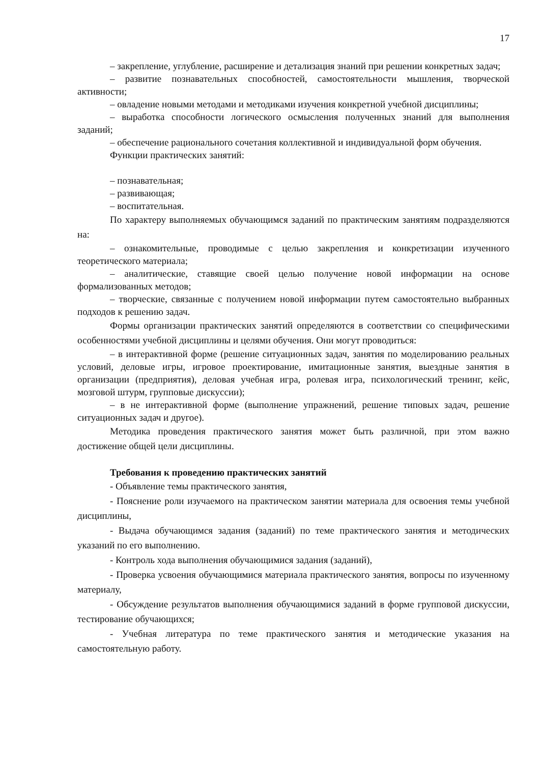17
– закрепление, углубление, расширение и детализация знаний при решении конкретных задач;
– развитие познавательных способностей, самостоятельности мышления, творческой активности;
– овладение новыми методами и методиками изучения конкретной учебной дисциплины;
– выработка способности логического осмысления полученных знаний для выполнения заданий;
– обеспечение рационального сочетания коллективной и индивидуальной форм обучения.
Функции практических занятий:
– познавательная;
– развивающая;
– воспитательная.
По характеру выполняемых обучающимся заданий по практическим занятиям подразделяются на:
– ознакомительные, проводимые с целью закрепления и конкретизации изученного теоретического материала;
– аналитические, ставящие своей целью получение новой информации на основе формализованных методов;
– творческие, связанные с получением новой информации путем самостоятельно выбранных подходов к решению задач.
Формы организации практических занятий определяются в соответствии со специфическими особенностями учебной дисциплины и целями обучения. Они могут проводиться:
– в интерактивной форме (решение ситуационных задач, занятия по моделированию реальных условий, деловые игры, игровое проектирование, имитационные занятия, выездные занятия в организации (предприятия), деловая учебная игра, ролевая игра, психологический тренинг, кейс, мозговой штурм, групповые дискуссии);
– в не интерактивной форме (выполнение упражнений, решение типовых задач, решение ситуационных задач и другое).
Методика проведения практического занятия может быть различной, при этом важно достижение общей цели дисциплины.
Требования к проведению практических занятий
- Объявление темы практического занятия,
- Пояснение роли изучаемого на практическом занятии материала для освоения темы учебной дисциплины,
- Выдача обучающимся задания (заданий) по теме практического занятия и методических указаний по его выполнению.
- Контроль хода выполнения обучающимися задания (заданий),
- Проверка усвоения обучающимися материала практического занятия, вопросы по изученному материалу,
- Обсуждение результатов выполнения обучающимися заданий в форме групповой дискуссии, тестирование обучающихся;
- Учебная литература по теме практического занятия и методические указания на самостоятельную работу.